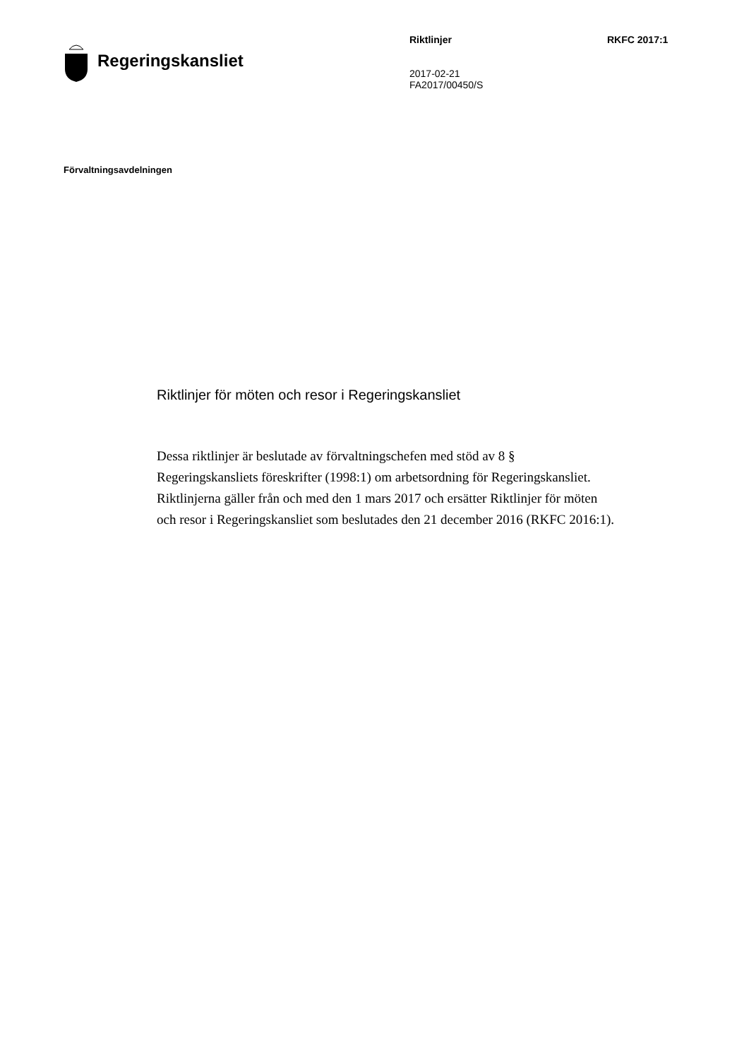Regeringskansliet
Riktlinjer
2017-02-21
FA2017/00450/S
RKFC 2017:1
Förvaltningsavdelningen
Riktlinjer för möten och resor i Regeringskansliet
Dessa riktlinjer är beslutade av förvaltningschefen med stöd av 8 § Regeringskansliets föreskrifter (1998:1) om arbetsordning för Regeringskansliet. Riktlinjerna gäller från och med den 1 mars 2017 och ersätter Riktlinjer för möten och resor i Regeringskansliet som beslutades den 21 december 2016 (RKFC 2016:1).